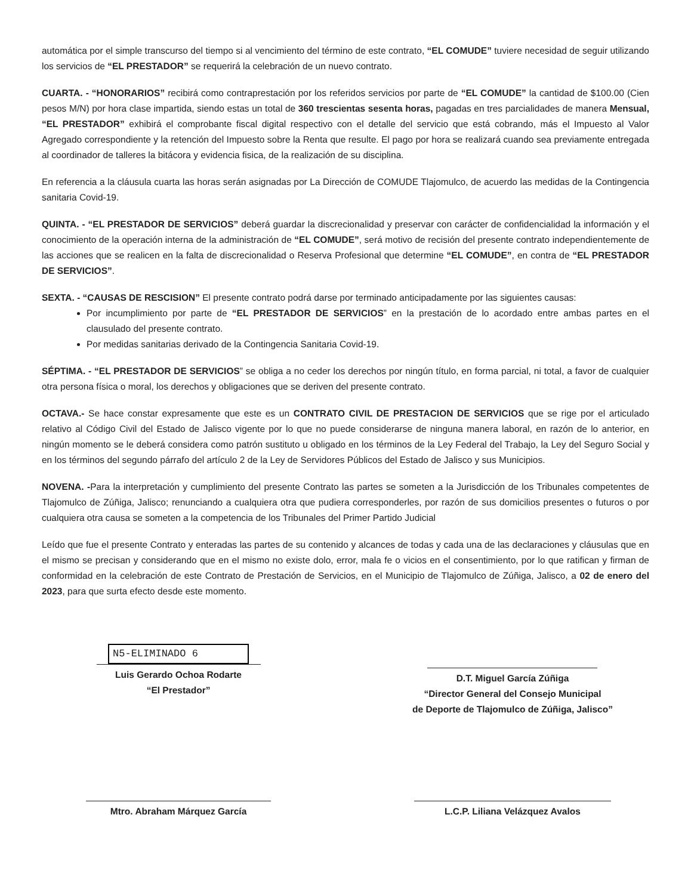automática por el simple transcurso del tiempo si al vencimiento del término de este contrato, “EL COMUDE” tuviere necesidad de seguir utilizando los servicios de “EL PRESTADOR” se requerirá la celebración de un nuevo contrato.
CUARTA. - “HONORARIOS” recibirá como contraprestación por los referidos servicios por parte de “EL COMUDE” la cantidad de $100.00 (Cien pesos M/N) por hora clase impartida, siendo estas un total de 360 trescientas sesenta horas, pagadas en tres parcialidades de manera Mensual, “EL PRESTADOR” exhibirá el comprobante fiscal digital respectivo con el detalle del servicio que está cobrando, más el Impuesto al Valor Agregado correspondiente y la retención del Impuesto sobre la Renta que resulte. El pago por hora se realizará cuando sea previamente entregada al coordinador de talleres la bitácora y evidencia fisica, de la realización de su disciplina.
En referencia a la cláusula cuarta las horas serán asignadas por La Dirección de COMUDE Tlajomulco, de acuerdo las medidas de la Contingencia sanitaria Covid-19.
QUINTA. - “EL PRESTADOR DE SERVICIOS” deberá guardar la discrecionalidad y preservar con carácter de confidencialidad la información y el conocimiento de la operación interna de la administración de “EL COMUDE”, será motivo de recisión del presente contrato independientemente de las acciones que se realicen en la falta de discrecionalidad o Reserva Profesional que determine “EL COMUDE”, en contra de “EL PRESTADOR DE SERVICIOS”.
SEXTA. - “CAUSAS DE RESCISION” El presente contrato podrá darse por terminado anticipadamente por las siguientes causas:
Por incumplimiento por parte de “EL PRESTADOR DE SERVICIOS” en la prestación de lo acordado entre ambas partes en el clausulado del presente contrato.
Por medidas sanitarias derivado de la Contingencia Sanitaria Covid-19.
SÉPTIMA. - “EL PRESTADOR DE SERVICIOS” se obliga a no ceder los derechos por ningún título, en forma parcial, ni total, a favor de cualquier otra persona física o moral, los derechos y obligaciones que se deriven del presente contrato.
OCTAVA.- Se hace constar expresamente que este es un CONTRATO CIVIL DE PRESTACION DE SERVICIOS que se rige por el articulado relativo al Código Civil del Estado de Jalisco vigente por lo que no puede considerarse de ninguna manera laboral, en razón de lo anterior, en ningún momento se le deberá considera como patrón sustituto u obligado en los términos de la Ley Federal del Trabajo, la Ley del Seguro Social y en los términos del segundo párrafo del artículo 2 de la Ley de Servidores Públicos del Estado de Jalisco y sus Municipios.
NOVENA. -Para la interpretación y cumplimiento del presente Contrato las partes se someten a la Jurisdicción de los Tribunales competentes de Tlajomulco de Zúñiga, Jalisco; renunciando a cualquiera otra que pudiera corresponderles, por razón de sus domicilios presentes o futuros o por cualquiera otra causa se someten a la competencia de los Tribunales del Primer Partido Judicial
Leído que fue el presente Contrato y enteradas las partes de su contenido y alcances de todas y cada una de las declaraciones y cláusulas que en el mismo se precisan y considerando que en el mismo no existe dolo, error, mala fe o vicios en el consentimiento, por lo que ratifican y firman de conformidad en la celebración de este Contrato de Prestación de Servicios, en el Municipio de Tlajomulco de Zúñiga, Jalisco, a 02 de enero del 2023, para que surta efecto desde este momento.
N5-ELIMINADO 6
Luis Gerardo Ochoa Rodarte
“El Prestador”
D.T. Miguel García Zúñiga
“Director General del Consejo Municipal
de Deporte de Tlajomulco de Zúñiga, Jalisco”
Mtro. Abraham Márquez García L.C.P. Liliana Velázquez Avalos